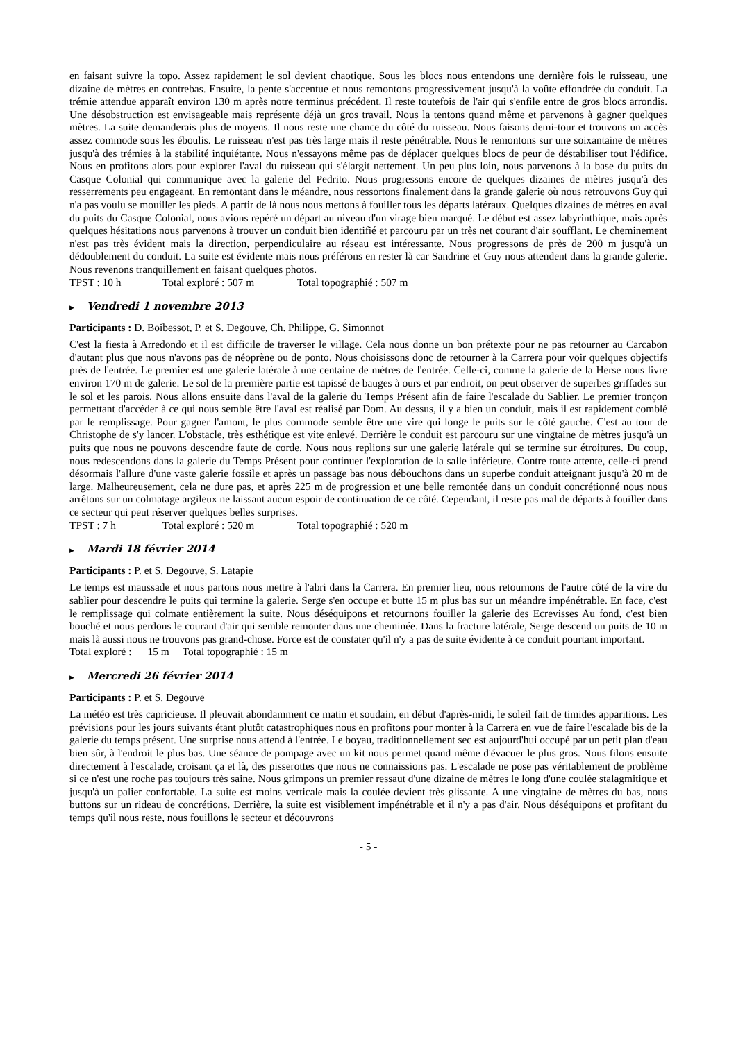en faisant suivre la topo. Assez rapidement le sol devient chaotique. Sous les blocs nous entendons une dernière fois le ruisseau, une dizaine de mètres en contrebas. Ensuite, la pente s'accentue et nous remontons progressivement jusqu'à la voûte effondrée du conduit. La trémie attendue apparaît environ 130 m après notre terminus précédent. Il reste toutefois de l'air qui s'enfile entre de gros blocs arrondis. Une désobstruction est envisageable mais représente déjà un gros travail. Nous la tentons quand même et parvenons à gagner quelques mètres. La suite demanderais plus de moyens. Il nous reste une chance du côté du ruisseau. Nous faisons demi-tour et trouvons un accès assez commode sous les éboulis. Le ruisseau n'est pas très large mais il reste pénétrable. Nous le remontons sur une soixantaine de mètres jusqu'à des trémies à la stabilité inquiétante. Nous n'essayons même pas de déplacer quelques blocs de peur de déstabiliser tout l'édifice. Nous en profitons alors pour explorer l'aval du ruisseau qui s'élargit nettement. Un peu plus loin, nous parvenons à la base du puits du Casque Colonial qui communique avec la galerie del Pedrito. Nous progressons encore de quelques dizaines de mètres jusqu'à des resserrements peu engageant. En remontant dans le méandre, nous ressortons finalement dans la grande galerie où nous retrouvons Guy qui n'a pas voulu se mouiller les pieds. A partir de là nous nous mettons à fouiller tous les départs latéraux. Quelques dizaines de mètres en aval du puits du Casque Colonial, nous avions repéré un départ au niveau d'un virage bien marqué. Le début est assez labyrinthique, mais après quelques hésitations nous parvenons à trouver un conduit bien identifié et parcouru par un très net courant d'air soufflant. Le cheminement n'est pas très évident mais la direction, perpendiculaire au réseau est intéressante. Nous progressons de près de 200 m jusqu'à un dédoublement du conduit. La suite est évidente mais nous préférons en rester là car Sandrine et Guy nous attendent dans la grande galerie. Nous revenons tranquillement en faisant quelques photos.
TPST : 10 h Total exploré : 507 m Total topographié : 507 m
▶ Vendredi 1 novembre 2013
Participants : D. Boibessot, P. et S. Degouve, Ch. Philippe, G. Simonnot
C'est la fiesta à Arredondo et il est difficile de traverser le village. Cela nous donne un bon prétexte pour ne pas retourner au Carcabon d'autant plus que nous n'avons pas de néoprène ou de ponto. Nous choisissons donc de retourner à la Carrera pour voir quelques objectifs près de l'entrée. Le premier est une galerie latérale à une centaine de mètres de l'entrée. Celle-ci, comme la galerie de la Herse nous livre environ 170 m de galerie. Le sol de la première partie est tapissé de bauges à ours et par endroit, on peut observer de superbes griffades sur le sol et les parois. Nous allons ensuite dans l'aval de la galerie du Temps Présent afin de faire l'escalade du Sablier. Le premier tronçon permettant d'accéder à ce qui nous semble être l'aval est réalisé par Dom. Au dessus, il y a bien un conduit, mais il est rapidement comblé par le remplissage. Pour gagner l'amont, le plus commode semble être une vire qui longe le puits sur le côté gauche. C'est au tour de Christophe de s'y lancer. L'obstacle, très esthétique est vite enlevé. Derrière le conduit est parcouru sur une vingtaine de mètres jusqu'à un puits que nous ne pouvons descendre faute de corde. Nous nous replions sur une galerie latérale qui se termine sur étroitures. Du coup, nous redescendons dans la galerie du Temps Présent pour continuer l'exploration de la salle inférieure. Contre toute attente, celle-ci prend désormais l'allure d'une vaste galerie fossile et après un passage bas nous débouchons dans un superbe conduit atteignant jusqu'à 20 m de large. Malheureusement, cela ne dure pas, et après 225 m de progression et une belle remontée dans un conduit concrétionné nous nous arrêtons sur un colmatage argileux ne laissant aucun espoir de continuation de ce côté. Cependant, il reste pas mal de départs à fouiller dans ce secteur qui peut réserver quelques belles surprises.
TPST : 7 h Total exploré : 520 m Total topographié : 520 m
▶ Mardi 18 février 2014
Participants : P. et S. Degouve, S. Latapie
Le temps est maussade et nous partons nous mettre à l'abri dans la Carrera. En premier lieu, nous retournons de l'autre côté de la vire du sablier pour descendre le puits qui termine la galerie. Serge s'en occupe et butte 15 m plus bas sur un méandre impénétrable. En face, c'est le remplissage qui colmate entièrement la suite. Nous déséquipons et retournons fouiller la galerie des Ecrevisses Au fond, c'est bien bouché et nous perdons le courant d'air qui semble remonter dans une cheminée. Dans la fracture latérale, Serge descend un puits de 10 m mais là aussi nous ne trouvons pas grand-chose. Force est de constater qu'il n'y a pas de suite évidente à ce conduit pourtant important.
Total exploré : 15 m Total topographié : 15 m
▶ Mercredi 26 février 2014
Participants : P. et S. Degouve
La météo est très capricieuse. Il pleuvait abondamment ce matin et soudain, en début d'après-midi, le soleil fait de timides apparitions. Les prévisions pour les jours suivants étant plutôt catastrophiques nous en profitons pour monter à la Carrera en vue de faire l'escalade bis de la galerie du temps présent. Une surprise nous attend à l'entrée. Le boyau, traditionnellement sec est aujourd'hui occupé par un petit plan d'eau bien sûr, à l'endroit le plus bas. Une séance de pompage avec un kit nous permet quand même d'évacuer le plus gros. Nous filons ensuite directement à l'escalade, croisant ça et là, des pisserottes que nous ne connaissions pas. L'escalade ne pose pas véritablement de problème si ce n'est une roche pas toujours très saine. Nous grimpons un premier ressaut d'une dizaine de mètres le long d'une coulée stalagmitique et jusqu'à un palier confortable. La suite est moins verticale mais la coulée devient très glissante. A une vingtaine de mètres du bas, nous buttons sur un rideau de concrétions. Derrière, la suite est visiblement impénétrable et il n'y a pas d'air. Nous déséquipons et profitant du temps qu'il nous reste, nous fouillons le secteur et découvrons
- 5 -